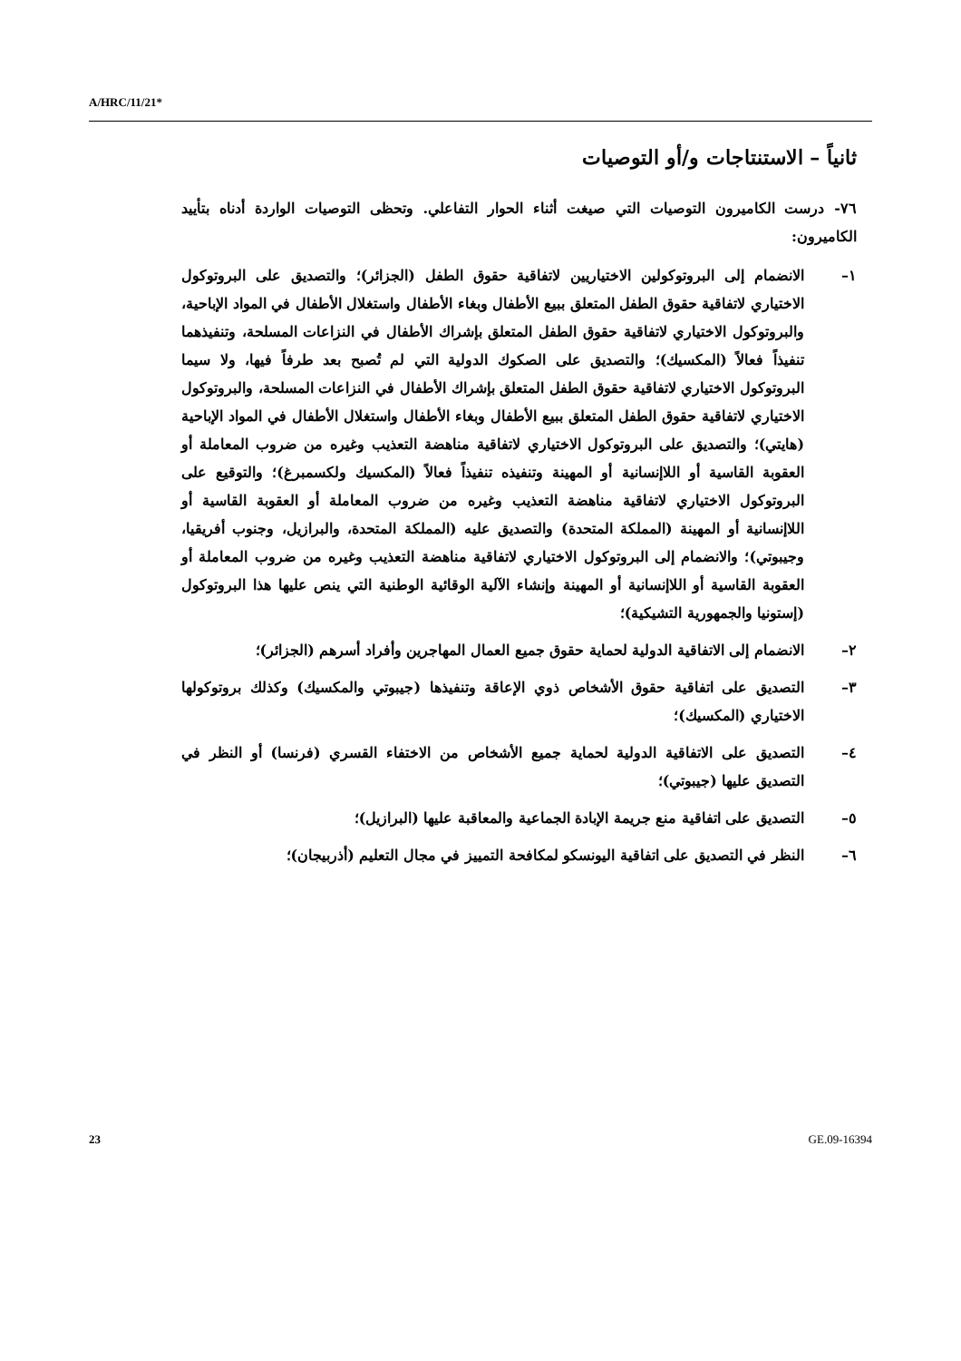A/HRC/11/21*
ثانياً – الاستنتاجات و/أو التوصيات
٧٦- درست الكاميرون التوصيات التي صيغت أثناء الحوار التفاعلي. وتحظى التوصيات الواردة أدناه بتأييد الكاميرون:
١– الانضمام إلى البروتوكولين الاختياريين لاتفاقية حقوق الطفل (الجزائر)؛ والتصديق على البروتوكول الاختياري لاتفاقية حقوق الطفل المتعلق ببيع الأطفال وبغاء الأطفال واستغلال الأطفال في المواد الإباحية، والبروتوكول الاختياري لاتفاقية حقوق الطفل المتعلق بإشراك الأطفال في النزاعات المسلحة، وتنفيذهما تنفيذاً فعالاً (المكسيك)؛ والتصديق على الصكوك الدولية التي لم تُصبح بعد طرفاً فيها، ولا سيما البروتوكول الاختياري لاتفاقية حقوق الطفل المتعلق بإشراك الأطفال في النزاعات المسلحة، والبروتوكول الاختياري لاتفاقية حقوق الطفل المتعلق ببيع الأطفال وبغاء الأطفال واستغلال الأطفال في المواد الإباحية (هايتي)؛ والتصديق على البروتوكول الاختياري لاتفاقية مناهضة التعذيب وغيره من ضروب المعاملة أو العقوبة القاسية أو اللاإنسانية أو المهينة وتنفيذه تنفيذاً فعالاً (المكسيك ولكسمبرغ)؛ والتوقيع على البروتوكول الاختياري لاتفاقية مناهضة التعذيب وغيره من ضروب المعاملة أو العقوبة القاسية أو اللاإنسانية أو المهينة (المملكة المتحدة) والتصديق عليه (المملكة المتحدة، والبرازيل، وجنوب أفريقيا، وجيبوتي)؛ والانضمام إلى البروتوكول الاختياري لاتفاقية مناهضة التعذيب وغيره من ضروب المعاملة أو العقوبة القاسية أو اللاإنسانية أو المهينة وإنشاء الآلية الوقائية الوطنية التي ينص عليها هذا البروتوكول (إستونيا والجمهورية التشيكية)؛
٢– الانضمام إلى الاتفاقية الدولية لحماية حقوق جميع العمال المهاجرين وأفراد أسرهم (الجزائر)؛
٣– التصديق على اتفاقية حقوق الأشخاص ذوي الإعاقة وتنفيذها (جيبوتي والمكسيك) وكذلك بروتوكولها الاختياري (المكسيك)؛
٤– التصديق على الاتفاقية الدولية لحماية جميع الأشخاص من الاختفاء القسري (فرنسا) أو النظر في التصديق عليها (جيبوتي)؛
٥– التصديق على اتفاقية منع جريمة الإبادة الجماعية والمعاقبة عليها (البرازيل)؛
٦– النظر في التصديق على اتفاقية اليونسكو لمكافحة التمييز في مجال التعليم (أذربيجان)؛
23 GE.09-16394